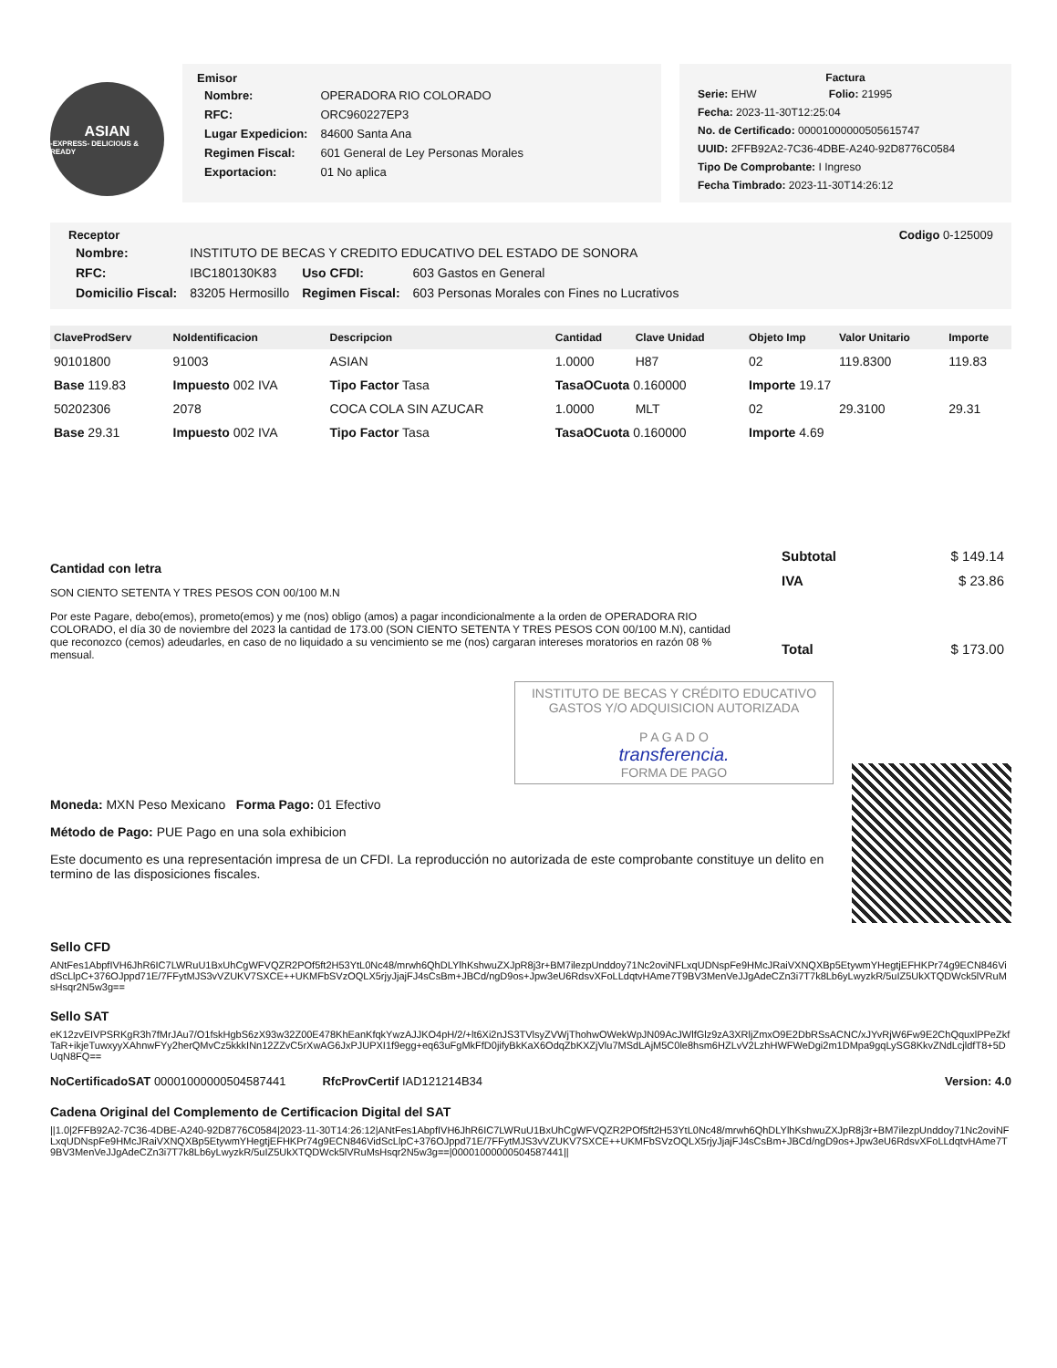ASIAN
-EXPRESS- DELICIOUS & READY
Emisor
| Nombre: | OPERADORA RIO COLORADO |
| RFC: | ORC960227EP3 |
| Lugar Expedicion: | 84600 Santa Ana |
| Regimen Fiscal: | 601 General de Ley Personas Morales |
| Exportacion: | 01 No aplica |
Factura
| Serie: EHW | Folio: 21995 |
| Fecha: 2023-11-30T12:25:04 | |
| No. de Certificado: 00001000000505615747 | |
| UUID: 2FFB92A2-7C36-4DBE-A240-92D8776C0584 | |
| Tipo De Comprobante: I Ingreso | |
| Fecha Timbrado: 2023-11-30T14:26:12 | |
Receptor Codigo 0-125009
| Nombre: | INSTITUTO DE BECAS Y CREDITO EDUCATIVO DEL ESTADO DE SONORA | | |
| RFC: | IBC180130K83 | Uso CFDI: | 603 Gastos en General |
| Domicilio Fiscal: | 83205 Hermosillo | Regimen Fiscal: | 603 Personas Morales con Fines no Lucrativos |
| ClaveProdServ | NoIdentificacion | Descripcion | Cantidad | Clave Unidad | Objeto Imp | Valor Unitario | Importe |
| --- | --- | --- | --- | --- | --- | --- | --- |
| 90101800 | 91003 | ASIAN | 1.0000 | H87 | 02 | 119.8300 | 119.83 |
| Base 119.83 | Impuesto 002 IVA | Tipo Factor Tasa | TasaOCuota 0.160000 | | Importe 19.17 | | |
| 50202306 | 2078 | COCA COLA SIN AZUCAR | 1.0000 | MLT | 02 | 29.3100 | 29.31 |
| Base 29.31 | Impuesto 002 IVA | Tipo Factor Tasa | TasaOCuota 0.160000 | | Importe 4.69 | | |
Cantidad con letra
SON CIENTO SETENTA Y TRES PESOS CON 00/100 M.N
Por este Pagare, debo(emos), prometo(emos) y me (nos) obligo (amos) a pagar incondicionalmente a la orden de OPERADORA RIO COLORADO, el día 30 de noviembre del 2023 la cantidad de 173.00 (SON CIENTO SETENTA Y TRES PESOS CON 00/100 M.N), cantidad que reconozco (cemos) adeudarles, en caso de no liquidado a su vencimiento se me (nos) cargaran intereses moratorios en razón 08 % mensual.
| Subtotal | $ 149.14 |
| IVA | $ 23.86 |
| Total | $ 173.00 |
INSTITUTO DE BECAS Y CRÉDITO EDUCATIVO
GASTOS Y/O ADQUISICION AUTORIZADA
P A G A D O
transferencia.
FORMA DE PAGO
Moneda: MXN Peso Mexicano Forma Pago: 01 Efectivo
Método de Pago: PUE Pago en una sola exhibicion
Este documento es una representación impresa de un CFDI. La reproducción no autorizada de este comprobante constituye un delito en termino de las disposiciones fiscales.
Sello CFD
ANtFes1AbpfIVH6JhR6IC7LWRuU1BxUhCgWFVQZR2POf5ft2H53YtL0Nc48/mrwh6QhDLYlhKshwuZXJpR8j3r+BM7ilezpUnddoy71Nc2oviNFLxqUDNspFe9HMcJRaiVXNQXBp5EtywmYHegtjEFHKPr74g9ECN846VidScLlpC+376OJppd71E/7FFytMJS3vVZUKV7SXCE++UKMFbSVzOQLX5rjyJjajFJ4sCsBm+JBCd/ngD9os+Jpw3eU6RdsvXFoLLdqtvHAme7T9BV3MenVeJJgAdeCZn3i7T7k8Lb6yLwyzkR/5uIZ5UkXTQDWck5lVRuMsHsqr2N5w3g==
Sello SAT
eK12zvEIVPSRKgR3h7fMrJAu7/O1fskHgbS6zX93w32Z00E478KhEanKfqkYwzAJJKO4pH/2/+lt6Xi2nJS3TVlsyZVWjThohwOWekWpJN09AcJWlfGlz9zA3XRljZmxO9E2DbRSsACNC/xJYvRjW6Fw9E2ChQquxlPPeZkfTaR+ikjeTuwxyyXAhnwFYy2herQMvCz5kkkINn12ZZvC5rXwAG6JxPJUPXI1f9egg+eq63uFgMkFfD0jifyBkKaX6OdqZbKXZjVlu7MSdLAjM5C0le8hsm6HZLvV2LzhHWFWeDgi2m1DMpa9gqLySG8KkvZNdLcjldfT8+5DUqN8FQ==
NoCertificadoSAT 00001000000504587441 RfcProvCertif IAD121214B34 Version: 4.0
Cadena Original del Complemento de Certificacion Digital del SAT
||1.0|2FFB92A2-7C36-4DBE-A240-92D8776C0584|2023-11-30T14:26:12|ANtFes1AbpfIVH6JhR6IC7LWRuU1BxUhCgWFVQZR2POf5ft2H53YtL0Nc48/mrwh6QhDLYlhKshwuZXJpR8j3r+BM7ilezpUnddoy71Nc2oviNFLxqUDNspFe9HMcJRaiVXNQXBp5EtywmYHegtjEFHKPr74g9ECN846VidScLlpC+376OJppd71E/7FFytMJS3vVZUKV7SXCE++UKMFbSVzOQLX5rjyJjajFJ4sCsBm+JBCd/ngD9os+Jpw3eU6RdsvXFoLLdqtvHAme7T9BV3MenVeJJgAdeCZn3i7T7k8Lb6yLwyzkR/5uIZ5UkXTQDWck5lVRuMsHsqr2N5w3g==|00001000000504587441||